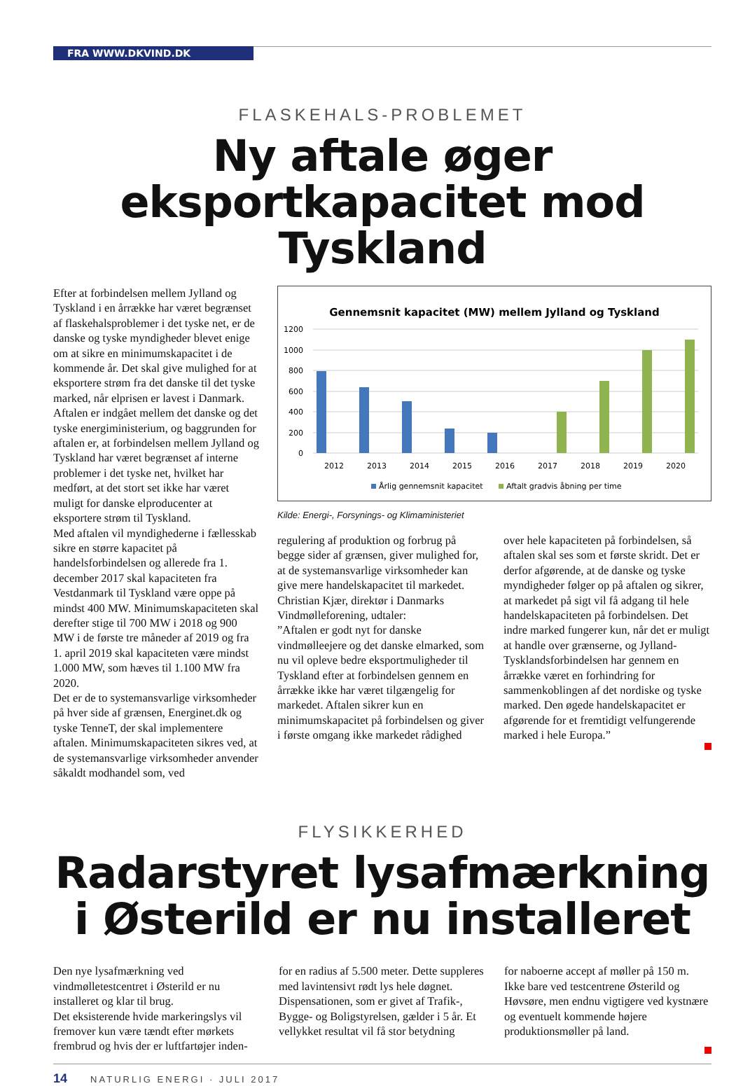FRA WWW.DKVIND.DK
FLASKEHALS-PROBLEMET
Ny aftale øger
eksportkapacitet mod Tyskland
Efter at forbindelsen mellem Jylland og Tyskland i en årrække har været begrænset af flaskehalsproblemer i det tyske net, er de danske og tyske myndigheder blevet enige om at sikre en minimumskapacitet i de kommende år. Det skal give mulighed for at eksportere strøm fra det danske til det tyske marked, når elprisen er lavest i Danmark. Aftalen er indgået mellem det danske og det tyske energiministerium, og baggrunden for aftalen er, at forbindelsen mellem Jylland og Tyskland har været begrænset af interne problemer i det tyske net, hvilket har medført, at det stort set ikke har været muligt for danske elproducenter at eksportere strøm til Tyskland.
Med aftalen vil myndighederne i fællesskab sikre en større kapacitet på handelsforbindelsen og allerede fra 1. december 2017 skal kapaciteten fra Vestdanmark til Tyskland være oppe på mindst 400 MW. Minimumskapaciteten skal derefter stige til 700 MW i 2018 og 900 MW i de første tre måneder af 2019 og fra 1. april 2019 skal kapaciteten være mindst 1.000 MW, som hæves til 1.100 MW fra 2020.
Det er de to systemansvarlige virksomheder på hver side af grænsen, Energinet.dk og tyske TenneT, der skal implementere aftalen. Minimumskapaciteten sikres ved, at de systemansvarlige virksomheder anvender såkaldt modhandel som, ved
Gennemsnit kapacitet (MW) mellem Jylland og Tyskland
1200
1000
800
600
400
200
0
2012
2013
2014
2015
2016
2017
2018
2019
2020
Årlig gennemsnit kapacitet
Aftalt gradvis åbning per time
Kilde: Energi-, Forsynings- og Klimaministeriet
regulering af produktion og forbrug på begge sider af grænsen, giver mulighed for, at de systemansvarlige virksomheder kan give mere handelskapacitet til markedet.
Christian Kjær, direktør i Danmarks Vindmølleforening, udtaler:
”Aftalen er godt nyt for danske vindmølleejere og det danske elmarked, som nu vil opleve bedre eksportmuligheder til Tyskland efter at forbindelsen gennem en årrække ikke har været tilgængelig for markedet. Aftalen sikrer kun en minimumskapacitet på forbindelsen og giver i første omgang ikke markedet rådighed
over hele kapaciteten på forbindelsen, så aftalen skal ses som et første skridt. Det er derfor afgørende, at de danske og tyske myndigheder følger op på aftalen og sikrer, at markedet på sigt vil få adgang til hele handelskapaciteten på forbindelsen. Det indre marked fungerer kun, når det er muligt at handle over grænserne, og Jylland-Tysklandsforbindelsen har gennem en årrække været en forhindring for sammenkoblingen af det nordiske og tyske marked. Den øgede handelskapacitet er afgørende for et fremtidigt velfungerende marked i hele Europa.”
FLYSIKKERHED
Radarstyret lysafmærkning
i Østerild er nu installeret
Den nye lysafmærkning ved vindmølletestcentret i Østerild er nu installeret og klar til brug.
Det eksisterende hvide markeringslys vil fremover kun være tændt efter mørkets frembrud og hvis der er luftfartøjer inden-
for en radius af 5.500 meter. Dette suppleres med lavintensivt rødt lys hele døgnet.
Dispensationen, som er givet af Trafik-, Bygge- og Boligstyrelsen, gælder i 5 år. Et vellykket resultat vil få stor betydning
for naboerne accept af møller på 150 m. Ikke bare ved testcentrene Østerild og Høvsøre, men endnu vigtigere ved kystnære og eventuelt kommende højere produktionsmøller på land.
14 NATURLIG ENERGI · JULI 2017